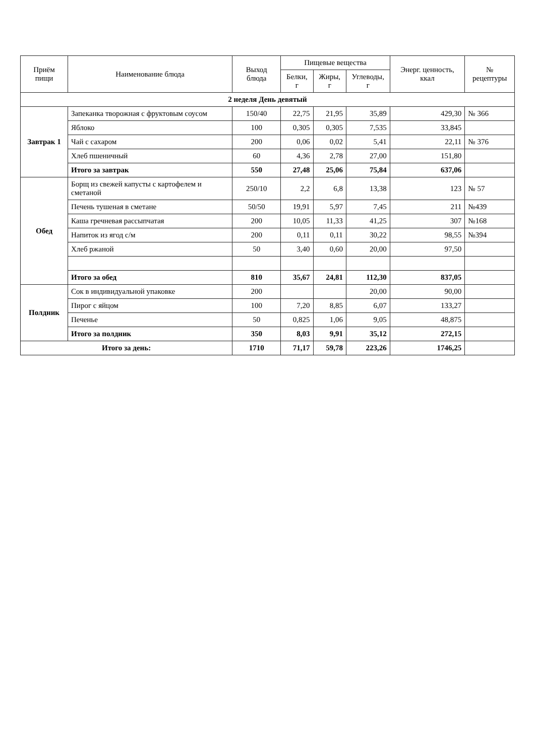| Приём пищи | Наименование блюда | Выход блюда | Пищевые вещества | | | Энерг. ценность, ккал | № рецептуры |
| --- | --- | --- | --- | --- | --- | --- | --- |
| | | | Белки, г | Жиры, г | Углеводы, г | | |
| 2 неделя День девятый | | | | | | | |
| Завтрак 1 | Запеканка творожная с фруктовым соусом | 150/40 | 22,75 | 21,95 | 35,89 | 429,30 | № 366 |
| | Яблоко | 100 | 0,305 | 0,305 | 7,535 | 33,845 | |
| | Чай с сахаром | 200 | 0,06 | 0,02 | 5,41 | 22,11 | № 376 |
| | Хлеб пшеничный | 60 | 4,36 | 2,78 | 27,00 | 151,80 | |
| | Итого за завтрак | 550 | 27,48 | 25,06 | 75,84 | 637,06 | |
| Обед | Борщ из свежей капусты с картофелем и сметаной | 250/10 | 2,2 | 6,8 | 13,38 | 123 | № 57 |
| | Печень тушеная в сметане | 50/50 | 19,91 | 5,97 | 7,45 | 211 | №439 |
| | Каша гречневая рассыпчатая | 200 | 10,05 | 11,33 | 41,25 | 307 | №168 |
| | Напиток из ягод с/м | 200 | 0,11 | 0,11 | 30,22 | 98,55 | №394 |
| | Хлеб ржаной | 50 | 3,40 | 0,60 | 20,00 | 97,50 | |
| | Итого за обед | 810 | 35,67 | 24,81 | 112,30 | 837,05 | |
| Полдник | Сок в индивидуальной упаковке | 200 | | | 20,00 | 90,00 | |
| | Пирог с яйцом | 100 | 7,20 | 8,85 | 6,07 | 133,27 | |
| | Печенье | 50 | 0,825 | 1,06 | 9,05 | 48,875 | |
| | Итого за полдник | 350 | 8,03 | 9,91 | 35,12 | 272,15 | |
| Итого за день: | | 1710 | 71,17 | 59,78 | 223,26 | 1746,25 | |